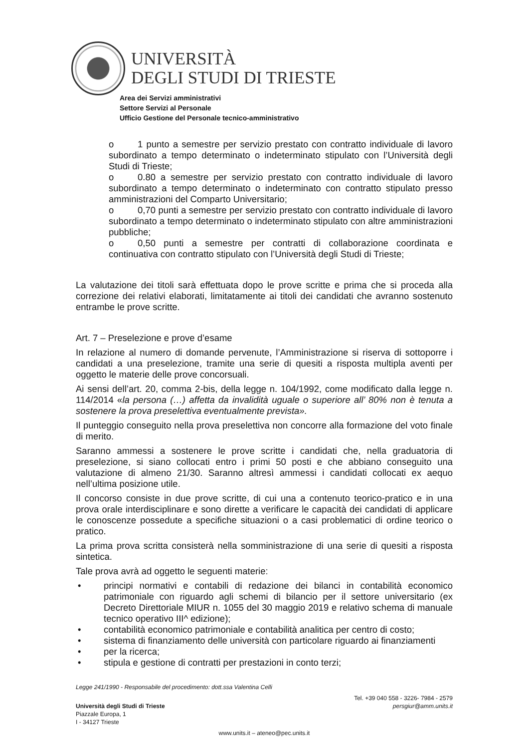UNIVERSITÀ
DEGLI STUDI DI TRIESTE
Area dei Servizi amministrativi
Settore Servizi al Personale
Ufficio Gestione del Personale tecnico-amministrativo
o 1 punto a semestre per servizio prestato con contratto individuale di lavoro subordinato a tempo determinato o indeterminato stipulato con l’Università degli Studi di Trieste;
o 0.80 a semestre per servizio prestato con contratto individuale di lavoro subordinato a tempo determinato o indeterminato con contratto stipulato presso amministrazioni del Comparto Universitario;
o 0,70 punti a semestre per servizio prestato con contratto individuale di lavoro subordinato a tempo determinato o indeterminato stipulato con altre amministrazioni pubbliche;
o 0,50 punti a semestre per contratti di collaborazione coordinata e continuativa con contratto stipulato con l’Università degli Studi di Trieste;
La valutazione dei titoli sarà effettuata dopo le prove scritte e prima che si proceda alla correzione dei relativi elaborati, limitatamente ai titoli dei candidati che avranno sostenuto entrambe le prove scritte.
Art. 7 – Preselezione e prove d’esame
In relazione al numero di domande pervenute, l’Amministrazione si riserva di sottoporre i candidati a una preselezione, tramite una serie di quesiti a risposta multipla aventi per oggetto le materie delle prove concorsuali.
Ai sensi dell’art. 20, comma 2-bis, della legge n. 104/1992, come modificato dalla legge n. 114/2014 «la persona (…) affetta da invalidità uguale o superiore all’ 80% non è tenuta a sostenere la prova preselettiva eventualmente prevista».
Il punteggio conseguito nella prova preselettiva non concorre alla formazione del voto finale di merito.
Saranno ammessi a sostenere le prove scritte i candidati che, nella graduatoria di preselezione, si siano collocati entro i primi 50 posti e che abbiano conseguito una valutazione di almeno 21/30. Saranno altresì ammessi i candidati collocati ex aequo nell’ultima posizione utile.
Il concorso consiste in due prove scritte, di cui una a contenuto teorico-pratico e in una prova orale interdisciplinare e sono dirette a verificare le capacità dei candidati di applicare le conoscenze possedute a specifiche situazioni o a casi problematici di ordine teorico o pratico.
La prima prova scritta consisterà nella somministrazione di una serie di quesiti a risposta sintetica.
Tale prova avrà ad oggetto le seguenti materie:
• principi normativi e contabili di redazione dei bilanci in contabilità economico patrimoniale con riguardo agli schemi di bilancio per il settore universitario (ex Decreto Direttoriale MIUR n. 1055 del 30 maggio 2019 e relativo schema di manuale tecnico operativo III^ edizione);
• contabilità economico patrimoniale e contabilità analitica per centro di costo;
• sistema di finanziamento delle università con particolare riguardo ai finanziamenti
• per la ricerca;
• stipula e gestione di contratti per prestazioni in conto terzi;
Legge 241/1990 - Responsabile del procedimento: dott.ssa Valentina Celli
Università degli Studi di Trieste
Piazzale Europa, 1
I - 34127 Trieste
Tel. +39 040 558 - 3226- 7984 - 2579
persgiur@amm.units.it
www.units.it – ateneo@pec.units.it